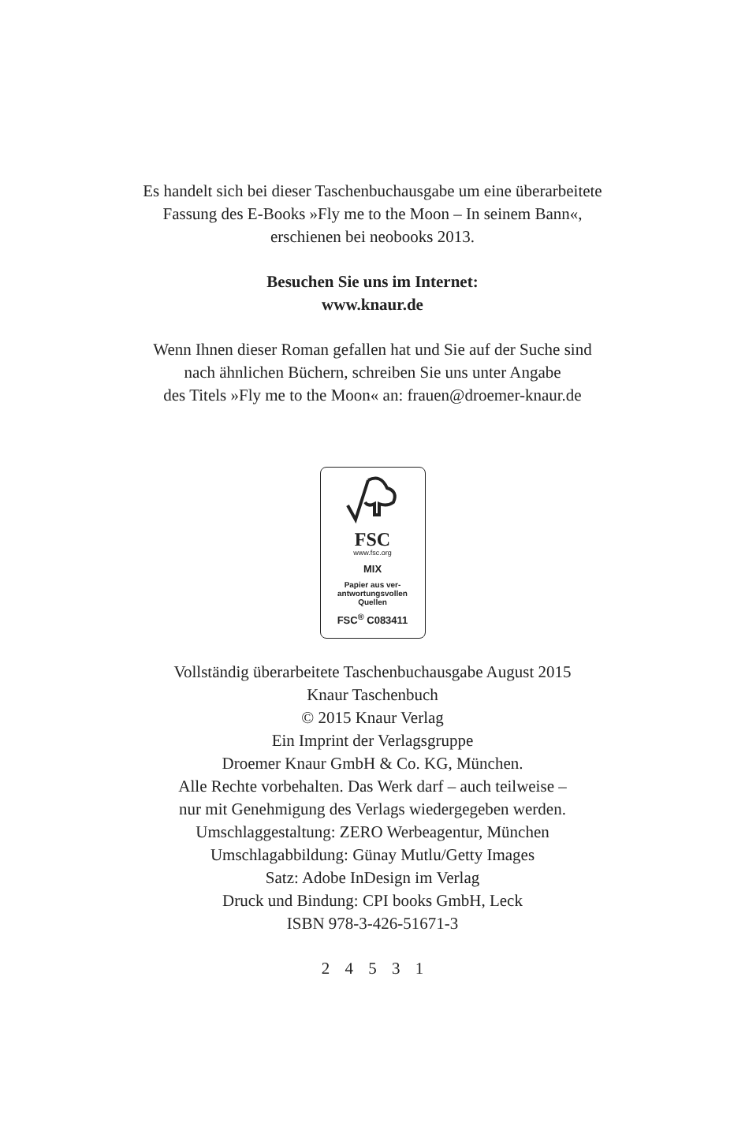Es handelt sich bei dieser Taschenbuchausgabe um eine überarbeitete
Fassung des E-Books »Fly me to the Moon – In seinem Bann«,
erschienen bei neobooks 2013.
Besuchen Sie uns im Internet:
www.knaur.de
Wenn Ihnen dieser Roman gefallen hat und Sie auf der Suche sind
nach ähnlichen Büchern, schreiben Sie uns unter Angabe
des Titels »Fly me to the Moon« an: frauen@droemer-knaur.de
FSC
www.fsc.org
MIX
Papier aus ver-
antwortungsvollen
Quellen
FSC<sup>®</sup> C083411
Vollständig überarbeitete Taschenbuchausgabe August 2015
Knaur Taschenbuch
© 2015 Knaur Verlag
Ein Imprint der Verlagsgruppe
Droemer Knaur GmbH & Co. KG, München.
Alle Rechte vorbehalten. Das Werk darf – auch teilweise –
nur mit Genehmigung des Verlags wiedergegeben werden.
Umschlaggestaltung: ZERO Werbeagentur, München
Umschlagabbildung: Günay Mutlu/Getty Images
Satz: Adobe InDesign im Verlag
Druck und Bindung: CPI books GmbH, Leck
ISBN 978-3-426-51671-3
2 4 5 3 1